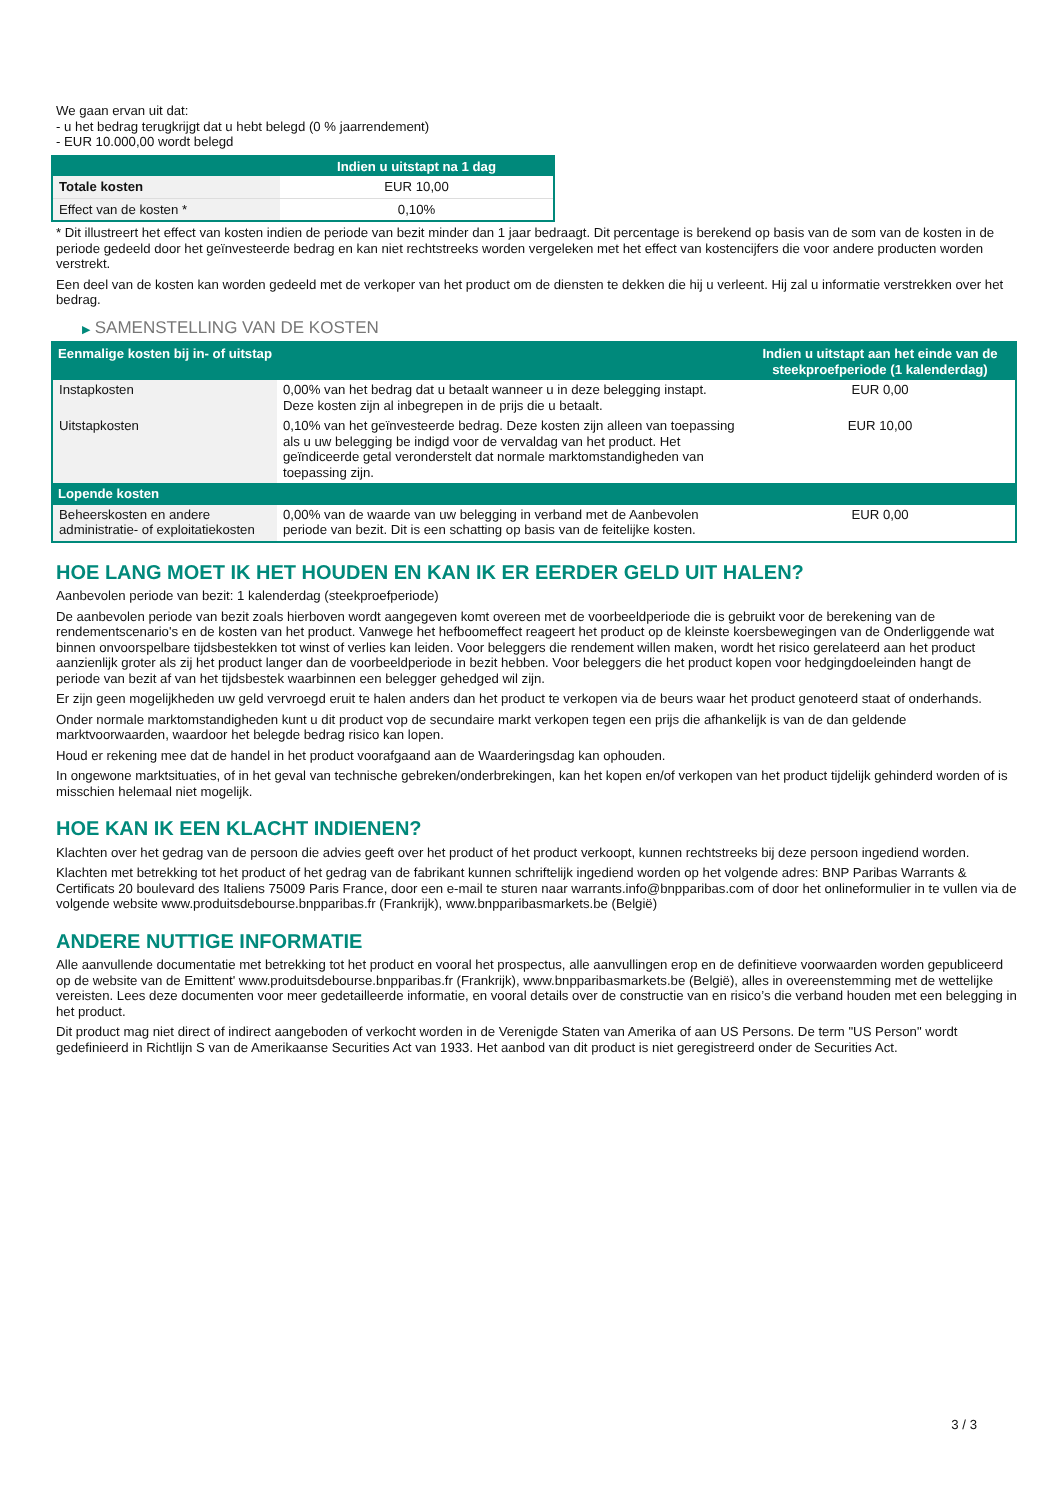We gaan ervan uit dat:
- u het bedrag terugkrijgt dat u hebt belegd (0 % jaarrendement)
- EUR 10.000,00 wordt belegd
| | Indien u uitstapt na 1 dag |
| --- | --- |
| Totale kosten | EUR 10,00 |
| Effect van de kosten * | 0,10% |
* Dit illustreert het effect van kosten indien de periode van bezit minder dan 1 jaar bedraagt. Dit percentage is berekend op basis van de som van de kosten in de periode gedeeld door het geïnvesteerde bedrag en kan niet rechtstreeks worden vergeleken met het effect van kostencijfers die voor andere producten worden verstrekt.
Een deel van de kosten kan worden gedeeld met de verkoper van het product om de diensten te dekken die hij u verleent. Hij zal u informatie verstrekken over het bedrag.
▶ SAMENSTELLING VAN DE KOSTEN
| Eenmalige kosten bij in- of uitstap | | Indien u uitstapt aan het einde van de steekproefperiode (1 kalenderdag) |
| --- | --- | --- |
| Instapkosten | 0,00% van het bedrag dat u betaalt wanneer u in deze belegging instapt. Deze kosten zijn al inbegrepen in de prijs die u betaalt. | EUR 0,00 |
| Uitstapkosten | 0,10% van het geïnvesteerde bedrag. Deze kosten zijn alleen van toepassing als u uw belegging be indigd voor de vervaldag van het product. Het geïndiceerde getal veronderstelt dat normale marktomstandigheden van toepassing zijn. | EUR 10,00 |
| Lopende kosten | | |
| Beheerskosten en andere administratie- of exploitatiekosten | 0,00% van de waarde van uw belegging in verband met de Aanbevolen periode van bezit. Dit is een schatting op basis van de feitelijke kosten. | EUR 0,00 |
HOE LANG MOET IK HET HOUDEN EN KAN IK ER EERDER GELD UIT HALEN?
Aanbevolen periode van bezit: 1 kalenderdag (steekproefperiode)
De aanbevolen periode van bezit zoals hierboven wordt aangegeven komt overeen met de voorbeeldperiode die is gebruikt voor de berekening van de rendementscenario's en de kosten van het product. Vanwege het hefboomeffect reageert het product op de kleinste koersbewegingen van de Onderliggende wat binnen onvoorspelbare tijdsbestekken tot winst of verlies kan leiden. Voor beleggers die rendement willen maken, wordt het risico gerelateerd aan het product aanzienlijk groter als zij het product langer dan de voorbeeldperiode in bezit hebben. Voor beleggers die het product kopen voor hedgingdoeleinden hangt de periode van bezit af van het tijdsbestek waarbinnen een belegger gehedged wil zijn.
Er zijn geen mogelijkheden uw geld vervroegd eruit te halen anders dan het product te verkopen via de beurs waar het product genoteerd staat of onderhands.
Onder normale marktomstandigheden kunt u dit product vop de secundaire markt verkopen tegen een prijs die afhankelijk is van de dan geldende marktvoorwaarden, waardoor het belegde bedrag risico kan lopen.
Houd er rekening mee dat de handel in het product voorafgaand aan de Waarderingsdag kan ophouden.
In ongewone marktsituaties, of in het geval van technische gebreken/onderbrekingen, kan het kopen en/of verkopen van het product tijdelijk gehinderd worden of is misschien helemaal niet mogelijk.
HOE KAN IK EEN KLACHT INDIENEN?
Klachten over het gedrag van de persoon die advies geeft over het product of het product verkoopt, kunnen rechtstreeks bij deze persoon ingediend worden.
Klachten met betrekking tot het product of het gedrag van de fabrikant kunnen schriftelijk ingediend worden op het volgende adres: BNP Paribas Warrants & Certificats 20 boulevard des Italiens 75009 Paris France, door een e-mail te sturen naar warrants.info@bnpparibas.com of door het onlineformulier in te vullen via de volgende website www.produitsdebourse.bnpparibas.fr (Frankrijk), www.bnpparibasmarkets.be (België)
ANDERE NUTTIGE INFORMATIE
Alle aanvullende documentatie met betrekking tot het product en vooral het prospectus, alle aanvullingen erop en de definitieve voorwaarden worden gepubliceerd op de website van de Emittent' www.produitsdebourse.bnpparibas.fr (Frankrijk), www.bnpparibasmarkets.be (België), alles in overeenstemming met de wettelijke vereisten. Lees deze documenten voor meer gedetailleerde informatie, en vooral details over de constructie van en risico’s die verband houden met een belegging in het product.
Dit product mag niet direct of indirect aangeboden of verkocht worden in de Verenigde Staten van Amerika of aan US Persons. De term "US Person" wordt gedefinieerd in Richtlijn S van de Amerikaanse Securities Act van 1933. Het aanbod van dit product is niet geregistreerd onder de Securities Act.
3 / 3